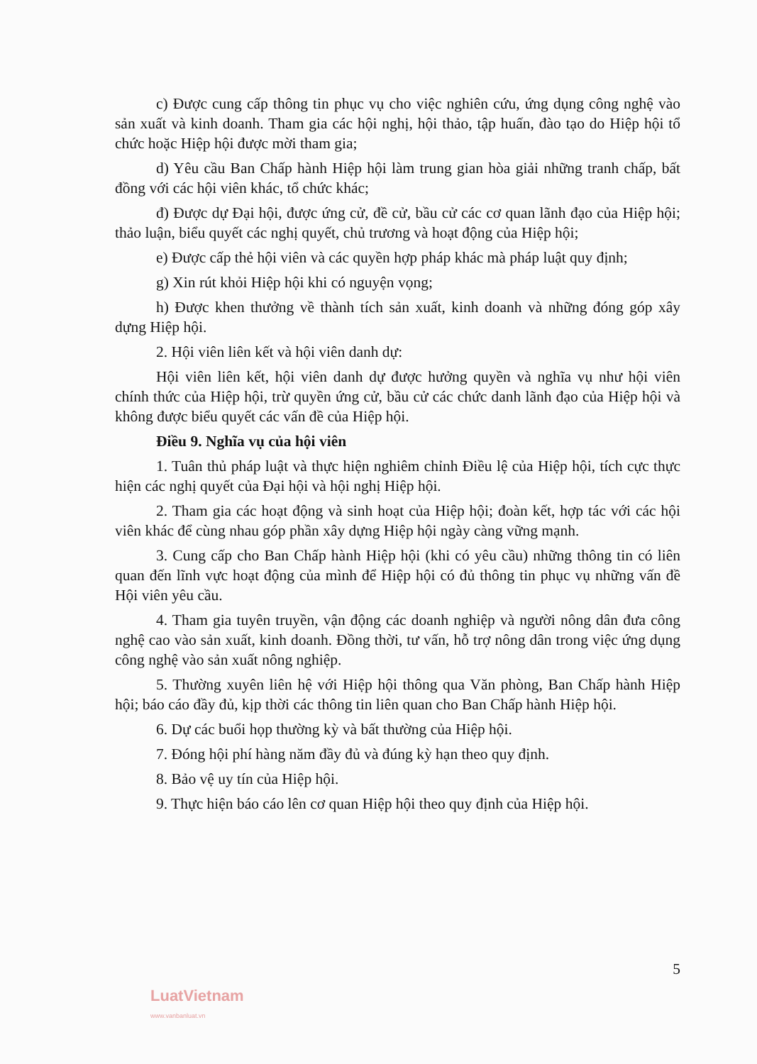c) Được cung cấp thông tin phục vụ cho việc nghiên cứu, ứng dụng công nghệ vào sản xuất và kinh doanh. Tham gia các hội nghị, hội thảo, tập huấn, đào tạo do Hiệp hội tổ chức hoặc Hiệp hội được mời tham gia;
d) Yêu cầu Ban Chấp hành Hiệp hội làm trung gian hòa giải những tranh chấp, bất đồng với các hội viên khác, tổ chức khác;
đ) Được dự Đại hội, được ứng cử, đề cử, bầu cử các cơ quan lãnh đạo của Hiệp hội; thảo luận, biểu quyết các nghị quyết, chủ trương và hoạt động của Hiệp hội;
e) Được cấp thẻ hội viên và các quyền hợp pháp khác mà pháp luật quy định;
g) Xin rút khỏi Hiệp hội khi có nguyện vọng;
h) Được khen thưởng về thành tích sản xuất, kinh doanh và những đóng góp xây dựng Hiệp hội.
2. Hội viên liên kết và hội viên danh dự:
Hội viên liên kết, hội viên danh dự được hưởng quyền và nghĩa vụ như hội viên chính thức của Hiệp hội, trừ quyền ứng cử, bầu cử các chức danh lãnh đạo của Hiệp hội và không được biểu quyết các vấn đề của Hiệp hội.
Điều 9. Nghĩa vụ của hội viên
1. Tuân thủ pháp luật và thực hiện nghiêm chỉnh Điều lệ của Hiệp hội, tích cực thực hiện các nghị quyết của Đại hội và hội nghị Hiệp hội.
2. Tham gia các hoạt động và sinh hoạt của Hiệp hội; đoàn kết, hợp tác với các hội viên khác để cùng nhau góp phần xây dựng Hiệp hội ngày càng vững mạnh.
3. Cung cấp cho Ban Chấp hành Hiệp hội (khi có yêu cầu) những thông tin có liên quan đến lĩnh vực hoạt động của mình để Hiệp hội có đủ thông tin phục vụ những vấn đề Hội viên yêu cầu.
4. Tham gia tuyên truyền, vận động các doanh nghiệp và người nông dân đưa công nghệ cao vào sản xuất, kinh doanh. Đồng thời, tư vấn, hỗ trợ nông dân trong việc ứng dụng công nghệ vào sản xuất nông nghiệp.
5. Thường xuyên liên hệ với Hiệp hội thông qua Văn phòng, Ban Chấp hành Hiệp hội; báo cáo đầy đủ, kịp thời các thông tin liên quan cho Ban Chấp hành Hiệp hội.
6. Dự các buổi họp thường kỳ và bất thường của Hiệp hội.
7. Đóng hội phí hàng năm đầy đủ và đúng kỳ hạn theo quy định.
8. Bảo vệ uy tín của Hiệp hội.
9. Thực hiện báo cáo lên cơ quan Hiệp hội theo quy định của Hiệp hội.
5
LuatVietnam
www.vanbanluat.vn